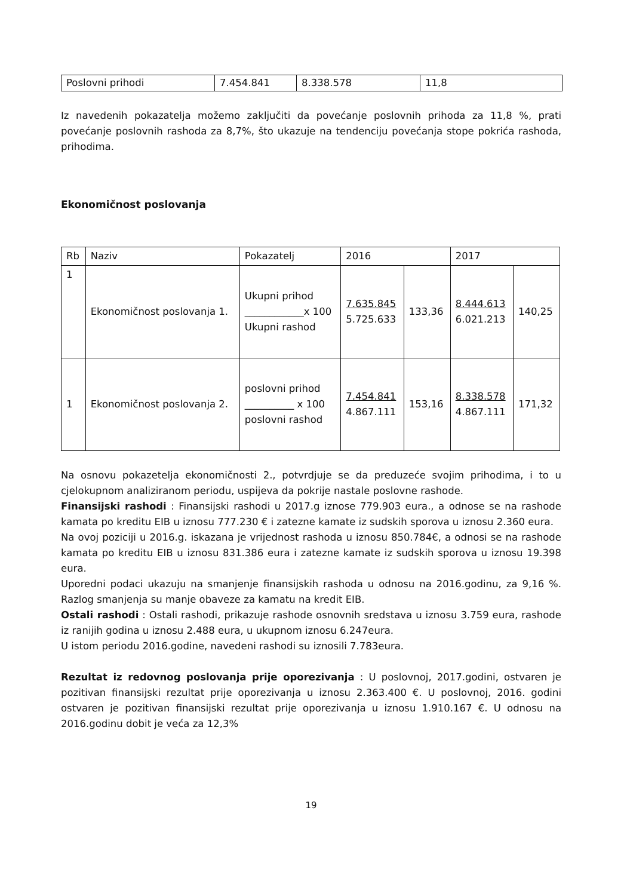| Poslovni prihodi | 7.454.841 | 8.338.578 | 11,8 |
Iz navedenih pokazatelja možemo zaključiti da povećanje poslovnih prihoda za 11,8 %, prati povećanje poslovnih rashoda za 8,7%, što ukazuje na tendenciju povećanja stope pokrića rashoda, prihodima.
Ekonomičnost poslovanja
| Rb | Naziv | Pokazatelj | 2016 | | 2017 | |
| --- | --- | --- | --- | --- | --- | --- |
| 1 | Ekonomičnost poslovanja 1. | Ukupni prihod ____________x 100 Ukupni rashod | 7.635.845 5.725.633 | 133,36 | 8.444.613 6.021.213 | 140,25 |
| 1 | Ekonomičnost poslovanja 2. | poslovni prihod __________ x 100 poslovni rashod | 7.454.841 4.867.111 | 153,16 | 8.338.578 4.867.111 | 171,32 |
Na osnovu pokazetelja ekonomičnosti 2., potvrdjuje se da preduzeće svojim prihodima, i to u cjelokupnom analiziranom periodu, uspijeva da pokrije nastale poslovne rashode.
Finansijski rashodi : Finansijski rashodi u 2017.g iznose 779.903 eura., a odnose se na rashode kamata po kreditu EIB u iznosu 777.230 € i zatezne kamate iz sudskih sporova u iznosu 2.360 eura.
Na ovoj poziciji u 2016.g. iskazana je vrijednost rashoda u iznosu 850.784€, a odnosi se na rashode kamata po kreditu EIB u iznosu 831.386 eura i zatezne kamate iz sudskih sporova u iznosu 19.398 eura.
Uporedni podaci ukazuju na smanjenje finansijskih rashoda u odnosu na 2016.godinu, za 9,16 %. Razlog smanjenja su manje obaveze za kamatu na kredit EIB.
Ostali rashodi : Ostali rashodi, prikazuje rashode osnovnih sredstava u iznosu 3.759 eura, rashode iz ranijih godina u iznosu 2.488 eura, u ukupnom iznosu 6.247eura.
U istom periodu 2016.godine, navedeni rashodi su iznosili 7.783eura.
Rezultat iz redovnog poslovanja prije oporezivanja : U poslovnoj, 2017.godini, ostvaren je pozitivan finansijski rezultat prije oporezivanja u iznosu 2.363.400 €. U poslovnoj, 2016. godini ostvaren je pozitivan finansijski rezultat prije oporezivanja u iznosu 1.910.167 €. U odnosu na 2016.godinu dobit je veća za 12,3%
19